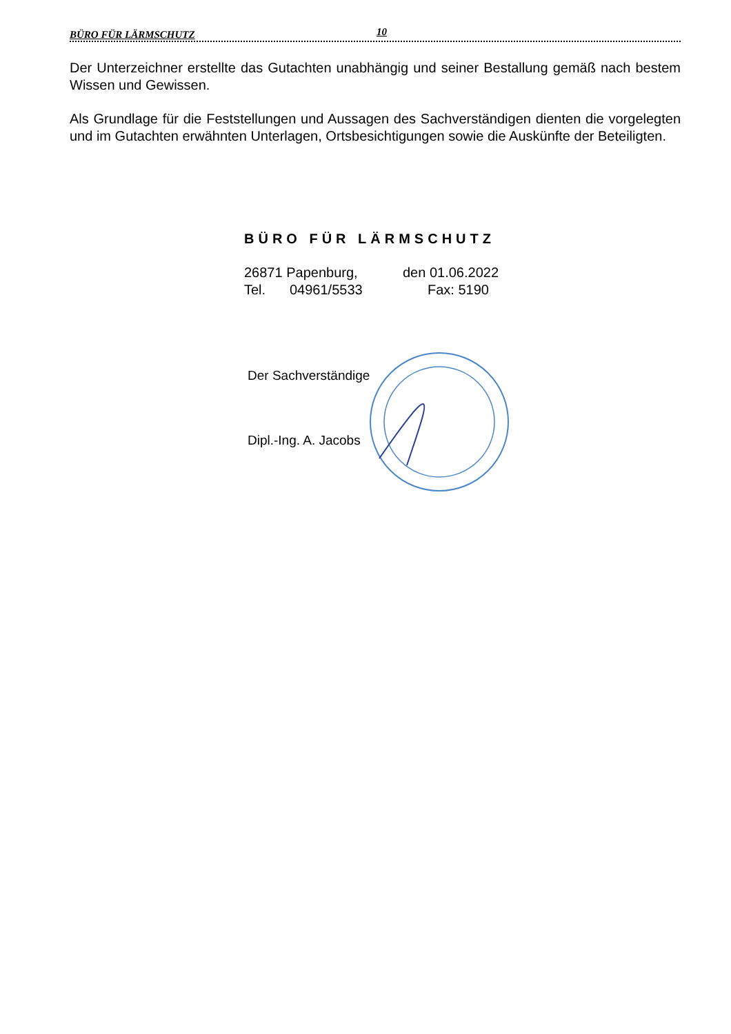BÜRO FÜR LÄRMSCHUTZ 10
Der Unterzeichner erstellte das Gutachten unabhängig und seiner Bestallung gemäß nach bestem Wissen und Gewissen.
Als Grundlage für die Feststellungen und Aussagen des Sachverständigen dienten die vorgelegten und im Gutachten erwähnten Unterlagen, Ortsbesichtigungen sowie die Auskünfte der Beteiligten.
BÜRO FÜR LÄRMSCHUTZ
26871 Papenburg, den 01.06.2022
Tel. 04961/5533 Fax: 5190
Der Sachverständige
Dipl.-Ing. A. Jacobs